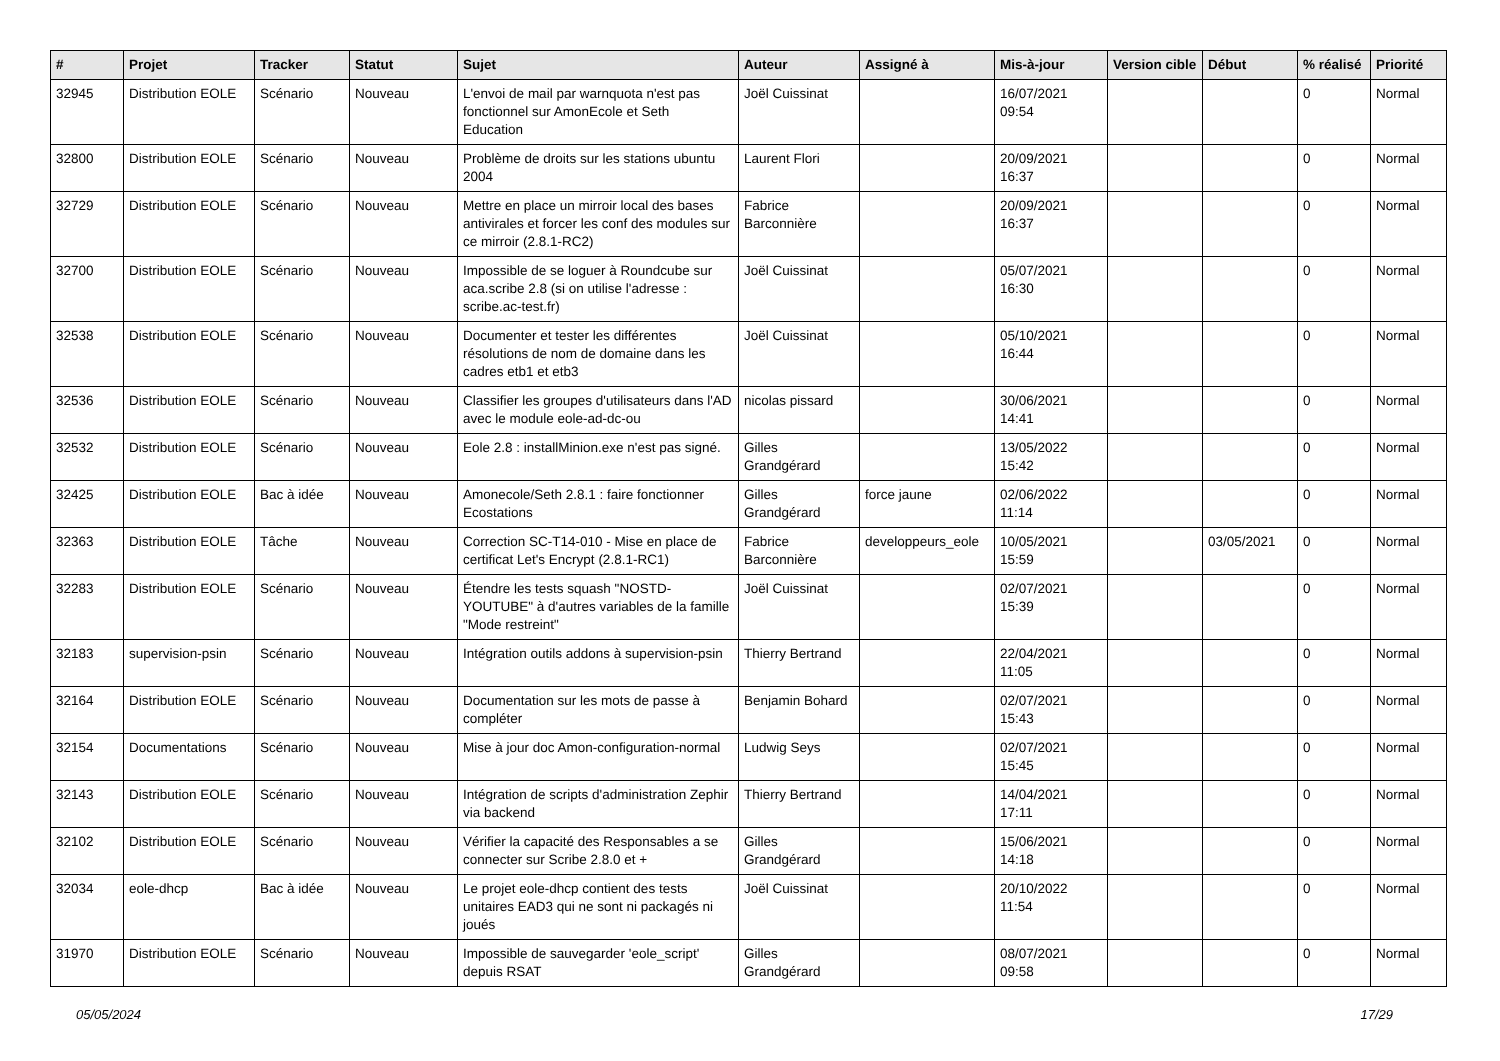| # | Projet | Tracker | Statut | Sujet | Auteur | Assigné à | Mis-à-jour | Version cible | Début | % réalisé | Priorité |
| --- | --- | --- | --- | --- | --- | --- | --- | --- | --- | --- | --- |
| 32945 | Distribution EOLE | Scénario | Nouveau | L'envoi de mail par warnquota n'est pas fonctionnel sur AmonEcole et Seth Education | Joël Cuissinat | | 16/07/2021 09:54 | | | 0 | Normal |
| 32800 | Distribution EOLE | Scénario | Nouveau | Problème de droits sur les stations ubuntu 2004 | Laurent Flori | | 20/09/2021 16:37 | | | 0 | Normal |
| 32729 | Distribution EOLE | Scénario | Nouveau | Mettre en place un mirroir local des bases antivirales et forcer les conf des modules sur ce mirroir (2.8.1-RC2) | Fabrice Barconnière | | 20/09/2021 16:37 | | | 0 | Normal |
| 32700 | Distribution EOLE | Scénario | Nouveau | Impossible de se loguer à Roundcube sur aca.scribe 2.8 (si on utilise l'adresse : scribe.ac-test.fr) | Joël Cuissinat | | 05/07/2021 16:30 | | | 0 | Normal |
| 32538 | Distribution EOLE | Scénario | Nouveau | Documenter et tester les différentes résolutions de nom de domaine dans les cadres etb1 et etb3 | Joël Cuissinat | | 05/10/2021 16:44 | | | 0 | Normal |
| 32536 | Distribution EOLE | Scénario | Nouveau | Classifier les groupes d'utilisateurs dans l'AD avec le module eole-ad-dc-ou | nicolas pissard | | 30/06/2021 14:41 | | | 0 | Normal |
| 32532 | Distribution EOLE | Scénario | Nouveau | Eole 2.8 : installMinion.exe n'est pas signé. | Gilles Grandgérard | | 13/05/2022 15:42 | | | 0 | Normal |
| 32425 | Distribution EOLE | Bac à idée | Nouveau | Amonecole/Seth 2.8.1 : faire fonctionner Ecostations | Gilles Grandgérard | force jaune | 02/06/2022 11:14 | | | 0 | Normal |
| 32363 | Distribution EOLE | Tâche | Nouveau | Correction SC-T14-010 - Mise en place de certificat Let's Encrypt (2.8.1-RC1) | Fabrice Barconnière | developpeurs_eole | 10/05/2021 15:59 | | 03/05/2021 | 0 | Normal |
| 32283 | Distribution EOLE | Scénario | Nouveau | Étendre les tests squash "NOSTD-YOUTUBE" à d'autres variables de la famille "Mode restreint" | Joël Cuissinat | | 02/07/2021 15:39 | | | 0 | Normal |
| 32183 | supervision-psin | Scénario | Nouveau | Intégration outils addons à supervision-psin | Thierry Bertrand | | 22/04/2021 11:05 | | | 0 | Normal |
| 32164 | Distribution EOLE | Scénario | Nouveau | Documentation sur les mots de passe à compléter | Benjamin Bohard | | 02/07/2021 15:43 | | | 0 | Normal |
| 32154 | Documentations | Scénario | Nouveau | Mise à jour doc Amon-configuration-normal | Ludwig Seys | | 02/07/2021 15:45 | | | 0 | Normal |
| 32143 | Distribution EOLE | Scénario | Nouveau | Intégration de scripts d'administration Zephir via backend | Thierry Bertrand | | 14/04/2021 17:11 | | | 0 | Normal |
| 32102 | Distribution EOLE | Scénario | Nouveau | Vérifier la capacité des Responsables a se connecter sur Scribe 2.8.0 et + | Gilles Grandgérard | | 15/06/2021 14:18 | | | 0 | Normal |
| 32034 | eole-dhcp | Bac à idée | Nouveau | Le projet eole-dhcp contient des tests unitaires EAD3 qui ne sont ni packagés ni joués | Joël Cuissinat | | 20/10/2022 11:54 | | | 0 | Normal |
| 31970 | Distribution EOLE | Scénario | Nouveau | Impossible de sauvegarder 'eole_script' depuis RSAT | Gilles Grandgérard | | 08/07/2021 09:58 | | | 0 | Normal |
05/05/2024 17/29